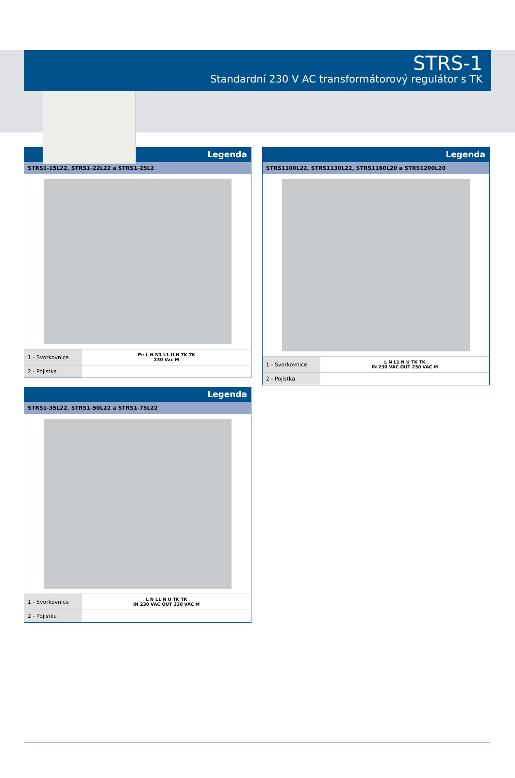STRS-1
Standardní 230 V AC transformátorový regulátor s TK
Legenda
STRS1-15L22, STRS1-22L22 a STRS1-25L2
| 1 - Svorkovnice | Pe L N N1 L1 U N TK TK 230 Vac M |
| 2 - Pojistka | |
Legenda
STRS1-35L22, STRS1-50L22 a STRS1-75L22
| 1 - Svorkovnice | L N L1 N U TK TK IN 230 VAC OUT 230 VAC M |
| 2 - Pojistka | |
Legenda
STRS1100L22, STRS1130L22, STRS1160L20 a STRS1200L20
| 1 - Svorkovnice | L N L1 N U TK TK IN 230 VAC OUT 230 VAC M |
| 2 - Pojistka | |